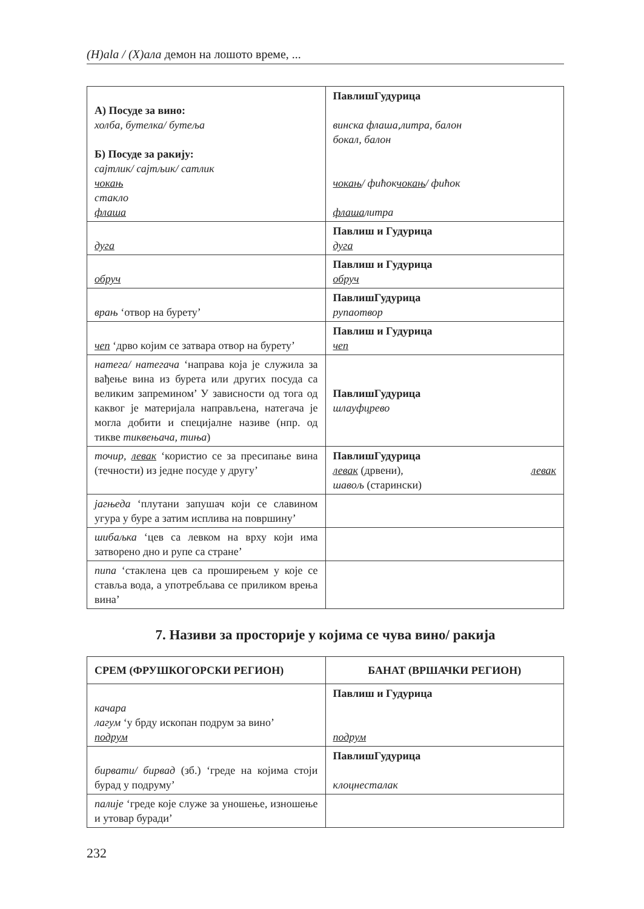(H)ala / (X)ала демон на лошото време, ...
| А) Посуде за вино: холба, бутелка/ бутеља Б) Посуде за ракију: сајтлик/ сајтљик/ сатлик чокањ стакло флаша | Павлиш Гудурица винска флаша, бокал, балон литра, балон чокањ / фићок чокањ / фићок флаша литра |
| дуга | Павлиш и Гудурица дуга |
| обруч | Павлиш и Гудурица обруч |
| врањ ‘отвор на бурету’ | Павлиш Гудурица рупа отвор |
| чеп ‘дрво којим се затвара отвор на бурету’ | Павлиш и Гудурица чеп |
| натега/ натегача ‘направа која је служила за вађење вина из бурета или других посуда са великим запремином’ У зависности од тога од каквог је материјала направљена, натегача је могла добити и специјалне називе (нпр. од тикве тиквењача, тиња ) | Павлиш Гудурица шлауф црево |
| точир, левак ‘користио се за пресипање вина (течности) из једне посуде у другу’ | Павлиш Гудурица левак (дрвени), левак шавољ (старински) |
| јагњеда ‘плутани запушач који се славином угура у буре а затим исплива на површину’ | |
| шибаљка ‘цев са левком на врху који има затворено дно и рупе са стране’ | |
| пипа ‘стаклена цев са проширењем у које се ставља вода, а употребљава се приликом врења вина’ | |
7. Називи за просторије у којима се чува вино/ ракија
| СРЕМ (ФРУШКОГОРСКИ РЕГИОН) | БАНАТ (ВРШАЧКИ РЕГИОН) |
| качара лагум ‘у брду ископан подрум за вино’ подрум | Павлиш и Гудурица подрум |
| бирвати/ бирвад (зб.) ‘греде на којима стоји бурад у подруму’ | Павлиш Гудурица клоцне сталак |
| палије ‘греде које служе за уношење, изношење и утовар буради’ | |
232